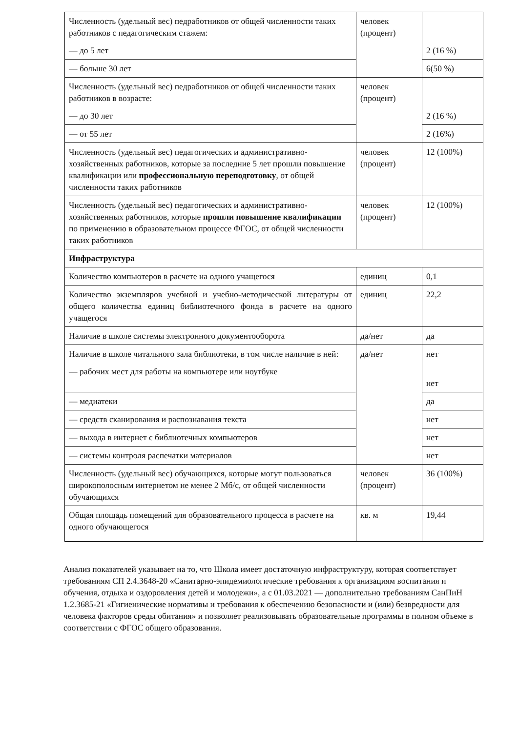| Численность (удельный вес) педработников от общей численности таких работников с педагогическим стажем: — до 5 лет | человек (процент) | 2 (16 %) |
| — больше 30 лет | | 6(50 %) |
| Численность (удельный вес) педработников от общей численности таких работников в возрасте: — до 30 лет | человек (процент) | 2 (16 %) |
| — от 55 лет | | 2 (16%) |
| Численность (удельный вес) педагогических и административно-хозяйственных работников, которые за последние 5 лет прошли повышение квалификации или профессиональную переподготовку , от общей численности таких работников | человек (процент) | 12 (100%) |
| Численность (удельный вес) педагогических и административно-хозяйственных работников, которые прошли повышение квалификации по применению в образовательном процессе ФГОС, от общей численности таких работников | человек (процент) | 12 (100%) |
| Инфраструктура | | |
| Количество компьютеров в расчете на одного учащегося | единиц | 0,1 |
| Количество экземпляров учебной и учебно-методической литературы от общего количества единиц библиотечного фонда в расчете на одного учащегося | единиц | 22,2 |
| Наличие в школе системы электронного документооборота | да/нет | да |
| Наличие в школе читального зала библиотеки, в том числе наличие в ней: — рабочих мест для работы на компьютере или ноутбуке | да/нет | нет нет |
| — медиатеки | | да |
| — средств сканирования и распознавания текста | | нет |
| — выхода в интернет с библиотечных компьютеров | | нет |
| — системы контроля распечатки материалов | | нет |
| Численность (удельный вес) обучающихся, которые могут пользоваться широкополосным интернетом не менее 2 Мб/с, от общей численности обучающихся | человек (процент) | 36 (100%) |
| Общая площадь помещений для образовательного процесса в расчете на одного обучающегося | кв. м | 19,44 |
Анализ показателей указывает на то, что Школа имеет достаточную инфраструктуру, которая соответствует требованиям СП 2.4.3648-20 «Санитарно-эпидемиологические требования к организациям воспитания и обучения, отдыха и оздоровления детей и молодежи», а с 01.03.2021 — дополнительно требованиям СанПиН 1.2.3685-21 «Гигиенические нормативы и требования к обеспечению безопасности и (или) безвредности для человека факторов среды обитания» и позволяет реализовывать образовательные программы в полном объеме в соответствии с ФГОС общего образования.